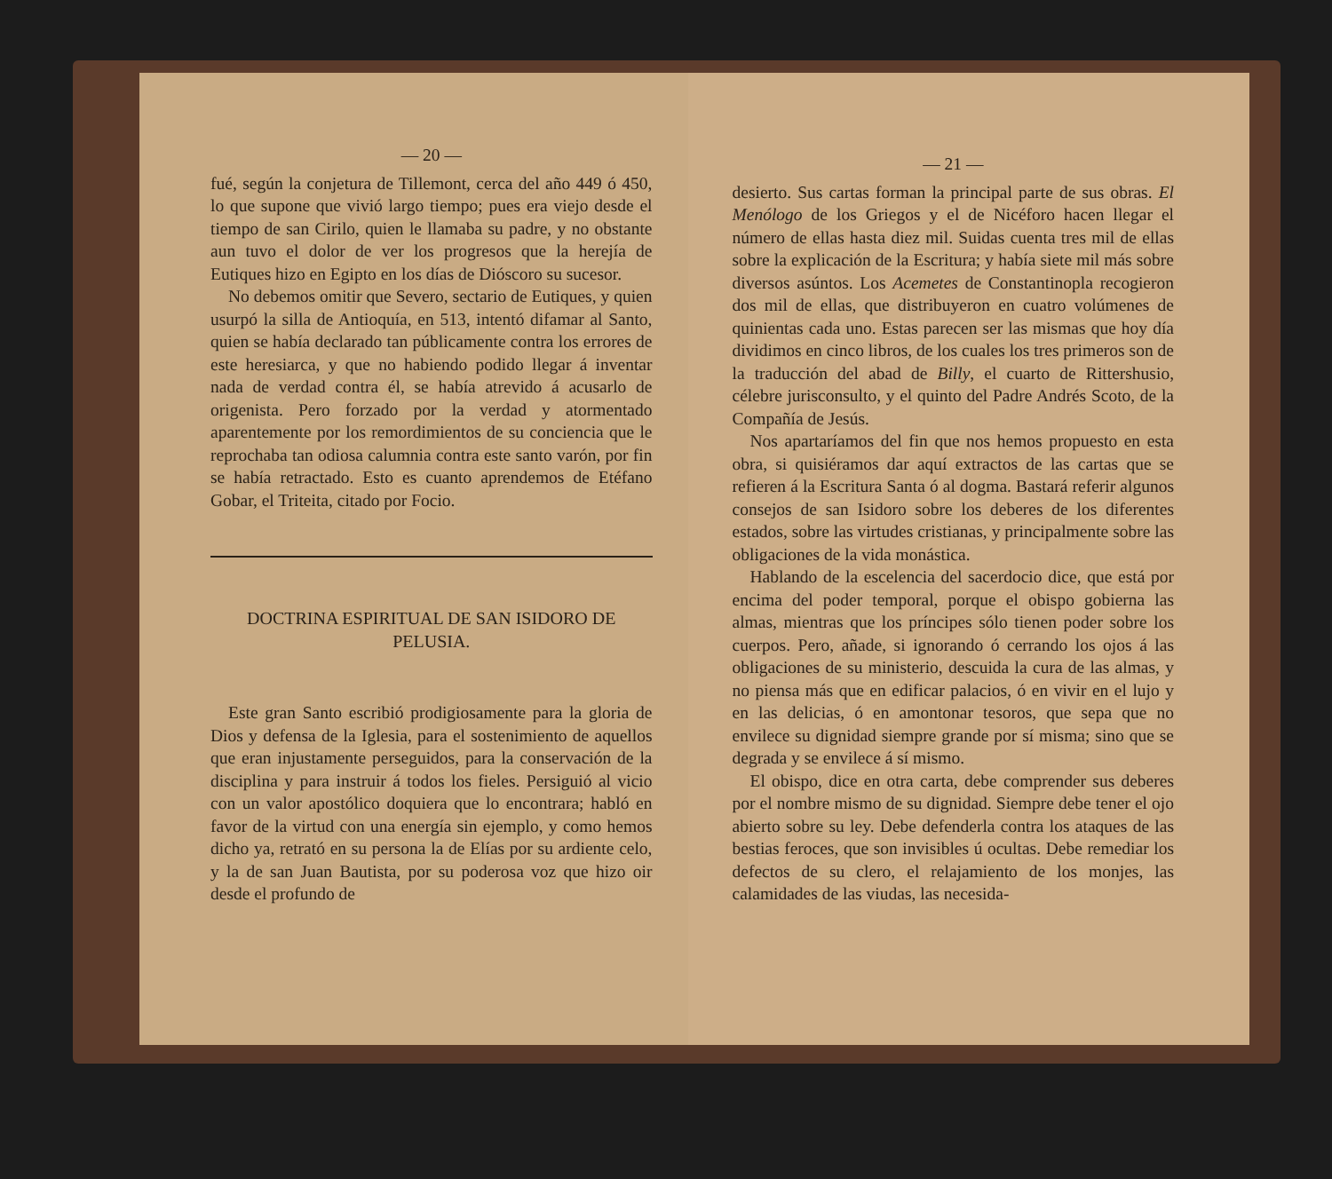— 20 —
fué, según la conjetura de Tillemont, cerca del año 449 ó 450, lo que supone que vivió largo tiempo; pues era viejo desde el tiempo de san Cirilo, quien le llamaba su padre, y no obstante aun tuvo el dolor de ver los progresos que la herejía de Eutiques hizo en Egipto en los días de Dióscoro su sucesor.
No debemos omitir que Severo, sectario de Eutiques, y quien usurpó la silla de Antioquía, en 513, intentó difamar al Santo, quien se había declarado tan públicamente contra los errores de este heresiarca, y que no habiendo podido llegar á inventar nada de verdad contra él, se había atrevido á acusarlo de origenista. Pero forzado por la verdad y atormentado aparentemente por los remordimientos de su conciencia que le reprochaba tan odiosa calumnia contra este santo varón, por fin se había retractado. Esto es cuanto aprendemos de Etéfano Gobar, el Triteita, citado por Focio.
DOCTRINA ESPIRITUAL DE SAN ISIDORO DE PELUSIA.
Este gran Santo escribió prodigiosamente para la gloria de Dios y defensa de la Iglesia, para el sostenimiento de aquellos que eran injustamente perseguidos, para la conservación de la disciplina y para instruir á todos los fieles. Persiguió al vicio con un valor apostólico doquiera que lo encontrara; habló en favor de la virtud con una energía sin ejemplo, y como hemos dicho ya, retrató en su persona la de Elías por su ardiente celo, y la de san Juan Bautista, por su poderosa voz que hizo oir desde el profundo de
— 21 —
desierto. Sus cartas forman la principal parte de sus obras. El Menólogo de los Griegos y el de Nicéforo hacen llegar el número de ellas hasta diez mil. Suidas cuenta tres mil de ellas sobre la explicación de la Escritura; y había siete mil más sobre diversos asúntos. Los Acemetes de Constantinopla recogieron dos mil de ellas, que distribuyeron en cuatro volúmenes de quinientas cada uno. Estas parecen ser las mismas que hoy día dividimos en cinco libros, de los cuales los tres primeros son de la traducción del abad de Billy, el cuarto de Rittershusio, célebre jurisconsulto, y el quinto del Padre Andrés Scoto, de la Compañía de Jesús.
Nos apartaríamos del fin que nos hemos propuesto en esta obra, si quisiéramos dar aquí extractos de las cartas que se refieren á la Escritura Santa ó al dogma. Bastará referir algunos consejos de san Isidoro sobre los deberes de los diferentes estados, sobre las virtudes cristianas, y principalmente sobre las obligaciones de la vida monástica.
Hablando de la escelencia del sacerdocio dice, que está por encima del poder temporal, porque el obispo gobierna las almas, mientras que los príncipes sólo tienen poder sobre los cuerpos. Pero, añade, si ignorando ó cerrando los ojos á las obligaciones de su ministerio, descuida la cura de las almas, y no piensa más que en edificar palacios, ó en vivir en el lujo y en las delicias, ó en amontonar tesoros, que sepa que no envilece su dignidad siempre grande por sí misma; sino que se degrada y se envilece á sí mismo.
El obispo, dice en otra carta, debe comprender sus deberes por el nombre mismo de su dignidad. Siempre debe tener el ojo abierto sobre su ley. Debe defenderla contra los ataques de las bestias feroces, que son invisibles ú ocultas. Debe remediar los defectos de su clero, el relajamiento de los monjes, las calamidades de las viudas, las necesida-